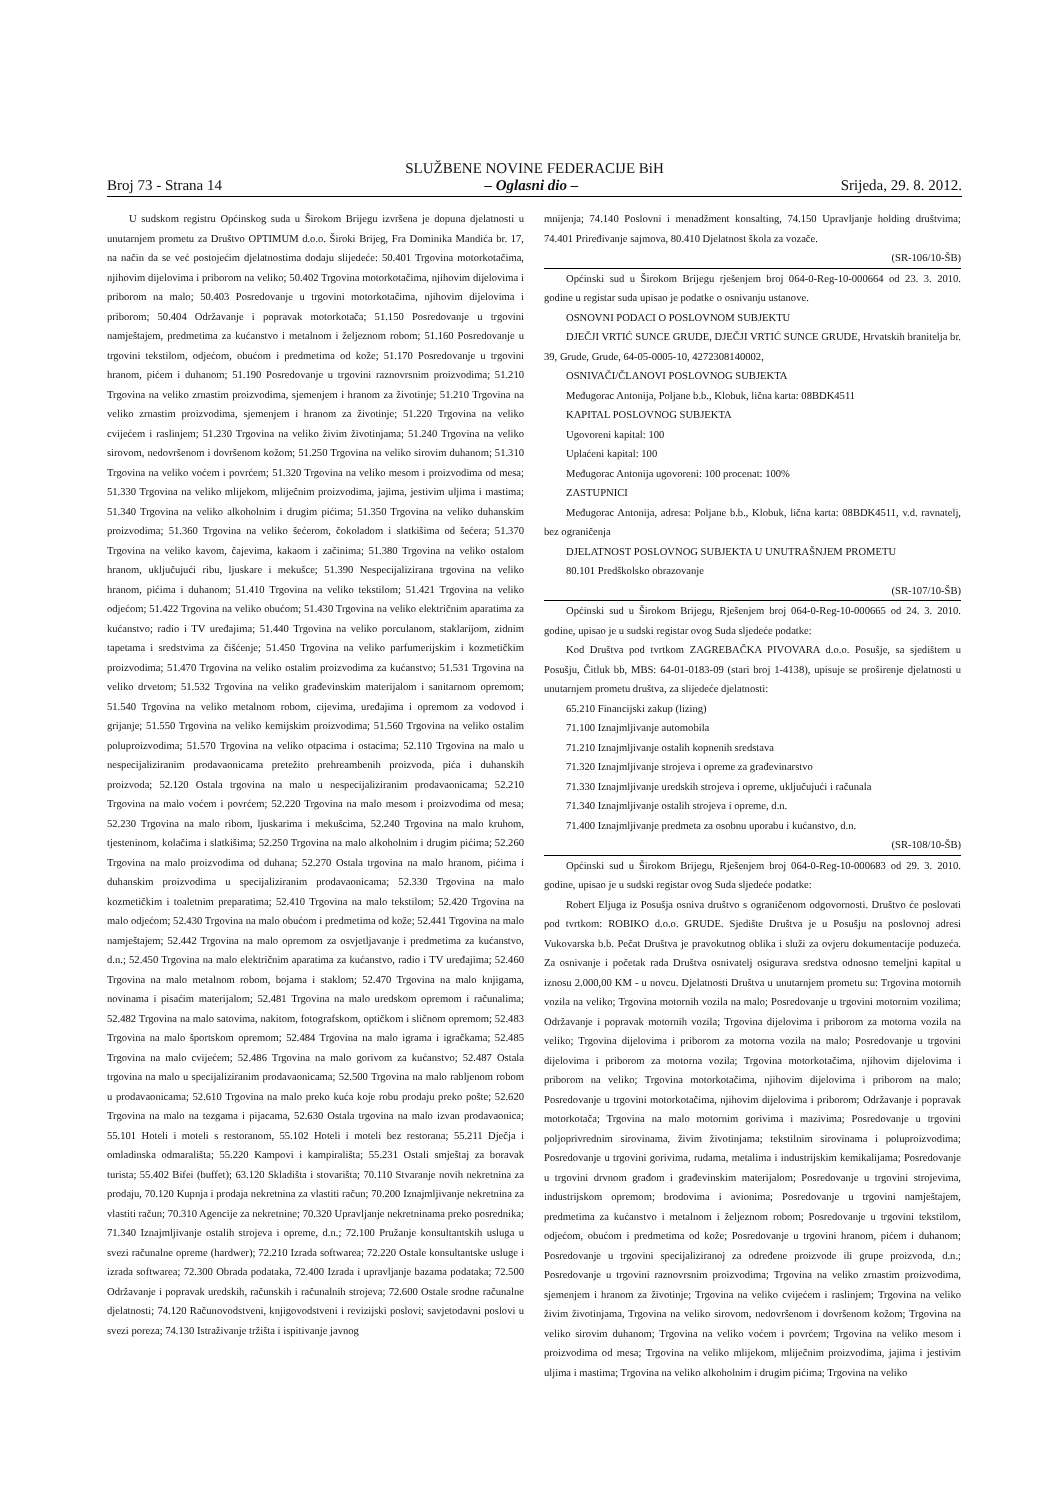SLUŽBENE NOVINE FEDERACIJE BiH
Broj 73 - Strana 14 – Oglasni dio – Srijeda, 29. 8. 2012.
U sudskom registru Općinskog suda u Širokom Brijegu izvršena je dopuna djelatnosti u unutarnjem prometu za Društvo OPTIMUM d.o.o. Široki Brijeg, Fra Dominika Mandića br. 17, na način da se već postojećim djelatnostima dodaju slijedeće: 50.401 Trgovina motorkotačima, njihovim dijelovima i priborom na veliko; 50.402 Trgovina motorkotačima, njihovim dijelovima i priborom na malo; 50.403 Posredovanje u trgovini motorkotačima, njihovim dijelovima i priborom; 50.404 Održavanje i popravak motorkotača; 51.150 Posredovanje u trgovini namještajem, predmetima za kućanstvo i metalnom i željeznom robom; 51.160 Posredovanje u trgovini tekstilom, odjećom, obućom i predmetima od kože; 51.170 Posredovanje u trgovini hranom, pićem i duhanom; 51.190 Posredovanje u trgovini raznovrsnim proizvodima; 51.210 Trgovina na veliko zrnastim proizvodima, sjemenjem i hranom za životinje; 51.210 Trgovina na veliko zrnastim proizvodima, sjemenjem i hranom za životinje; 51.220 Trgovina na veliko cvijećem i raslinjem; 51.230 Trgovina na veliko živim životinjama; 51.240 Trgovina na veliko sirovom, nedovršenom i dovršenom kožom; 51.250 Trgovina na veliko sirovim duhanom; 51.310 Trgovina na veliko voćem i povrćem; 51.320 Trgovina na veliko mesom i proizvodima od mesa; 51.330 Trgovina na veliko mlijekom, mliječnim proizvodima, jajima, jestivim uljima i mastima; 51.340 Trgovina na veliko alkoholnim i drugim pićima; 51.350 Trgovina na veliko duhanskim proizvodima; 51.360 Trgovina na veliko šećerom, čokoladom i slatkišima od šećera; 51.370 Trgovina na veliko kavom, čajevima, kakaom i začinima; 51.380 Trgovina na veliko ostalom hranom, uključujući ribu, ljuskare i mekušce; 51.390 Nespecijalizirana trgovina na veliko hranom, pićima i duhanom; 51.410 Trgovina na veliko tekstilom; 51.421 Trgovina na veliko odjećom; 51.422 Trgovina na veliko obućom; 51.430 Trgovina na veliko električnim aparatima za kućanstvo; radio i TV uređajima; 51.440 Trgovina na veliko porculanom, staklarijom, zidnim tapetama i sredstvima za čišćenje; 51.450 Trgovina na veliko parfumerijskim i kozmetičkim proizvodima; 51.470 Trgovina na veliko ostalim proizvodima za kućanstvo; 51.531 Trgovina na veliko drvetom; 51.532 Trgovina na veliko građevinskim materijalom i sanitarnom opremom; 51.540 Trgovina na veliko metalnom robom, cijevima, uređajima i opremom za vodovod i grijanje; 51.550 Trgovina na veliko kemijskim proizvodima; 51.560 Trgovina na veliko ostalim poluproizvodima; 51.570 Trgovina na veliko otpacima i ostacima; 52.110 Trgovina na malo u nespecijaliziranim prodavaonicama pretežito prehreambenih proizvoda, pića i duhanskih proizvoda; 52.120 Ostala trgovina na malo u nespecijaliziranim prodavaonicama; 52.210 Trgovina na malo voćem i povrćem; 52.220 Trgovina na malo mesom i proizvodima od mesa; 52.230 Trgovina na malo ribom, ljuskarima i mekušcima, 52.240 Trgovina na malo kruhom, tjesteninom, kolačima i slatkišima; 52.250 Trgovina na malo alkoholnim i drugim pićima; 52.260 Trgovina na malo proizvodima od duhana; 52.270 Ostala trgovina na malo hranom, pićima i duhanskim proizvodima u specijaliziranim prodavaonicama; 52.330 Trgovina na malo kozmetičkim i toaletnim preparatima; 52.410 Trgovina na malo tekstilom; 52.420 Trgovina na malo odjećom; 52.430 Trgovina na malo obućom i predmetima od kože; 52.441 Trgovina na malo namještajem; 52.442 Trgovina na malo opremom za osvjetljavanje i predmetima za kućanstvo, d.n.; 52.450 Trgovina na malo električnim aparatima za kućanstvo, radio i TV uređajima; 52.460 Trgovina na malo metalnom robom, bojama i staklom; 52.470 Trgovina na malo knjigama, novinama i pisaćim materijalom; 52.481 Trgovina na malo uredskom opremom i računalima; 52.482 Trgovina na malo satovima, nakitom, fotografskom, optičkom i sličnom opremom; 52.483 Trgovina na malo športskom opremom; 52.484 Trgovina na malo igrama i igračkama; 52.485 Trgovina na malo cvijećem; 52.486 Trgovina na malo gorivom za kućanstvo; 52.487 Ostala trgovina na malo u specijaliziranim prodavaonicama; 52.500 Trgovina na malo rabljenom robom u prodavaonicama; 52.610 Trgovina na malo preko kuća koje robu prodaju preko pošte; 52.620 Trgovina na malo na tezgama i pijacama, 52.630 Ostala trgovina na malo izvan prodavaonica; 55.101 Hoteli i moteli s restoranom, 55.102 Hoteli i moteli bez restorana; 55.211 Dječja i omladinska odmarališta; 55.220 Kampovi i kampirališta; 55.231 Ostali smještaj za boravak turista; 55.402 Bifei (buffet); 63.120 Skladišta i stovarišta; 70.110 Stvaranje novih nekretnina za prodaju, 70.120 Kupnja i prodaja nekretnina za vlastiti račun; 70.200 Iznajmljivanje nekretnina za vlastiti račun; 70.310 Agencije za nekretnine; 70.320 Upravljanje nekretninama preko posrednika; 71.340 Iznajmljivanje ostalih strojeva i opreme, d.n.; 72.100 Pružanje konsultantskih usluga u svezi računalne opreme (hardwer); 72.210 Izrada softwarea; 72.220 Ostale konsultantske usluge i izrada softwarea; 72.300 Obrada podataka, 72.400 Izrada i upravljanje bazama podataka; 72.500 Održavanje i popravak uredskih, računskih i računalnih strojeva; 72.600 Ostale srodne računalne djelatnosti; 74.120 Računovodstveni, knjigovodstveni i revizijski poslovi; savjetodavni poslovi u svezi poreza; 74.130 Istraživanje tržišta i ispitivanje javnog
mnijenja; 74.140 Poslovni i menadžment konsalting, 74.150 Upravljanje holding društvima; 74.401 Priređivanje sajmova, 80.410 Djelatnost škola za vozače.
(SR-106/10-ŠB)
Općinski sud u Širokom Brijegu rješenjem broj 064-0-Reg-10-000664 od 23. 3. 2010. godine u registar suda upisao je podatke o osnivanju ustanove.
OSNOVNI PODACI O POSLOVNOM SUBJEKTU
DJEČJI VRTIĆ SUNCE GRUDE, DJEČJI VRTIĆ SUNCE GRUDE, Hrvatskih branitelja br. 39, Grude, Grude, 64-05-0005-10, 4272308140002,
OSNIVAČI/ČLANOVI POSLOVNOG SUBJEKTA
Međugorac Antonija, Poljane b.b., Klobuk, lična karta: 08BDK4511
KAPITAL POSLOVNOG SUBJEKTA
Ugovoreni kapital: 100
Uplaćeni kapital: 100
Međugorac Antonija ugovoreni: 100 procenat: 100%
ZASTUPNICI
Međugorac Antonija, adresa: Poljane b.b., Klobuk, lična karta: 08BDK4511, v.d. ravnatelj, bez ograničenja
DJELATNOST POSLOVNOG SUBJEKTA U UNUTRAŠNJEM PROMETU
80.101 Predškolsko obrazovanje
(SR-107/10-ŠB)
Općinski sud u Širokom Brijegu, Rješenjem broj 064-0-Reg-10-000665 od 24. 3. 2010. godine, upisao je u sudski registar ovog Suda sljedeće podatke:
Kod Društva pod tvrtkom ZAGREBAČKA PIVOVARA d.o.o. Posušje, sa sjedištem u Posušju, Čitluk bb, MBS: 64-01-0183-09 (stari broj 1-4138), upisuje se proširenje djelatnosti u unutarnjem prometu društva, za slijedeće djelatnosti:
65.210 Financijski zakup (lizing)
71.100 Iznajmljivanje automobila
71.210 Iznajmljivanje ostalih kopnenih sredstava
71.320 Iznajmljivanje strojeva i opreme za građevinarstvo
71.330 Iznajmljivanje uredskih strojeva i opreme, uključujući i računala
71.340 Iznajmljivanje ostalih strojeva i opreme, d.n.
71.400 Iznajmljivanje predmeta za osobnu uporabu i kućanstvo, d.n.
(SR-108/10-ŠB)
Općinski sud u Širokom Brijegu, Rješenjem broj 064-0-Reg-10-000683 od 29. 3. 2010. godine, upisao je u sudski registar ovog Suda sljedeće podatke:
Robert Eljuga iz Posušja osniva društvo s ograničenom odgovornosti. Društvo će poslovati pod tvrtkom: ROBIKO d.o.o. GRUDE. Sjedište Društva je u Posušju na poslovnoj adresi Vukovarska b.b. Pečat Društva je pravokutnog oblika i služi za ovjeru dokumentacije poduzeća. Za osnivanje i početak rada Društva osnivatelj osigurava sredstva odnosno temeljni kapital u iznosu 2.000,00 KM - u novcu. Djelatnosti Društva u unutarnjem prometu su: Trgovina motornih vozila na veliko; Trgovina motornih vozila na malo; Posredovanje u trgovini motornim vozilima; Održavanje i popravak motornih vozila; Trgovina dijelovima i priborom za motorna vozila na veliko; Trgovina dijelovima i priborom za motorna vozila na malo; Posredovanje u trgovini dijelovima i priborom za motorna vozila; Trgovina motorkotačima, njihovim dijelovima i priborom na veliko; Trgovina motorkotačima, njihovim dijelovima i priborom na malo; Posredovanje u trgovini motorkotačima, njihovim dijelovima i priborom; Održavanje i popravak motorkotača; Trgovina na malo motornim gorivima i mazivima; Posredovanje u trgovini poljoprivrednim sirovinama, živim životinjama; tekstilnim sirovinama i poluproizvodima; Posredovanje u trgovini gorivima, rudama, metalima i industrijskim kemikalijama; Posredovanje u trgovini drvnom građom i građevinskim materijalom; Posredovanje u trgovini strojevima, industrijskom opremom; brodovima i avionima; Posredovanje u trgovini namještajem, predmetima za kućanstvo i metalnom i željeznom robom; Posredovanje u trgovini tekstilom, odjećom, obućom i predmetima od kože; Posredovanje u trgovini hranom, pićem i duhanom; Posredovanje u trgovini specijaliziranoj za određene proizvode ili grupe proizvoda, d.n.; Posredovanje u trgovini raznovrsnim proizvodima; Trgovina na veliko zrnastim proizvodima, sjemenjem i hranom za životinje; Trgovina na veliko cvijećem i raslinjem; Trgovina na veliko živim životinjama, Trgovina na veliko sirovom, nedovršenom i dovršenom kožom; Trgovina na veliko sirovim duhanom; Trgovina na veliko voćem i povrćem; Trgovina na veliko mesom i proizvodima od mesa; Trgovina na veliko mlijekom, mliječnim proizvodima, jajima i jestivim uljima i mastima; Trgovina na veliko alkoholnim i drugim pićima; Trgovina na veliko